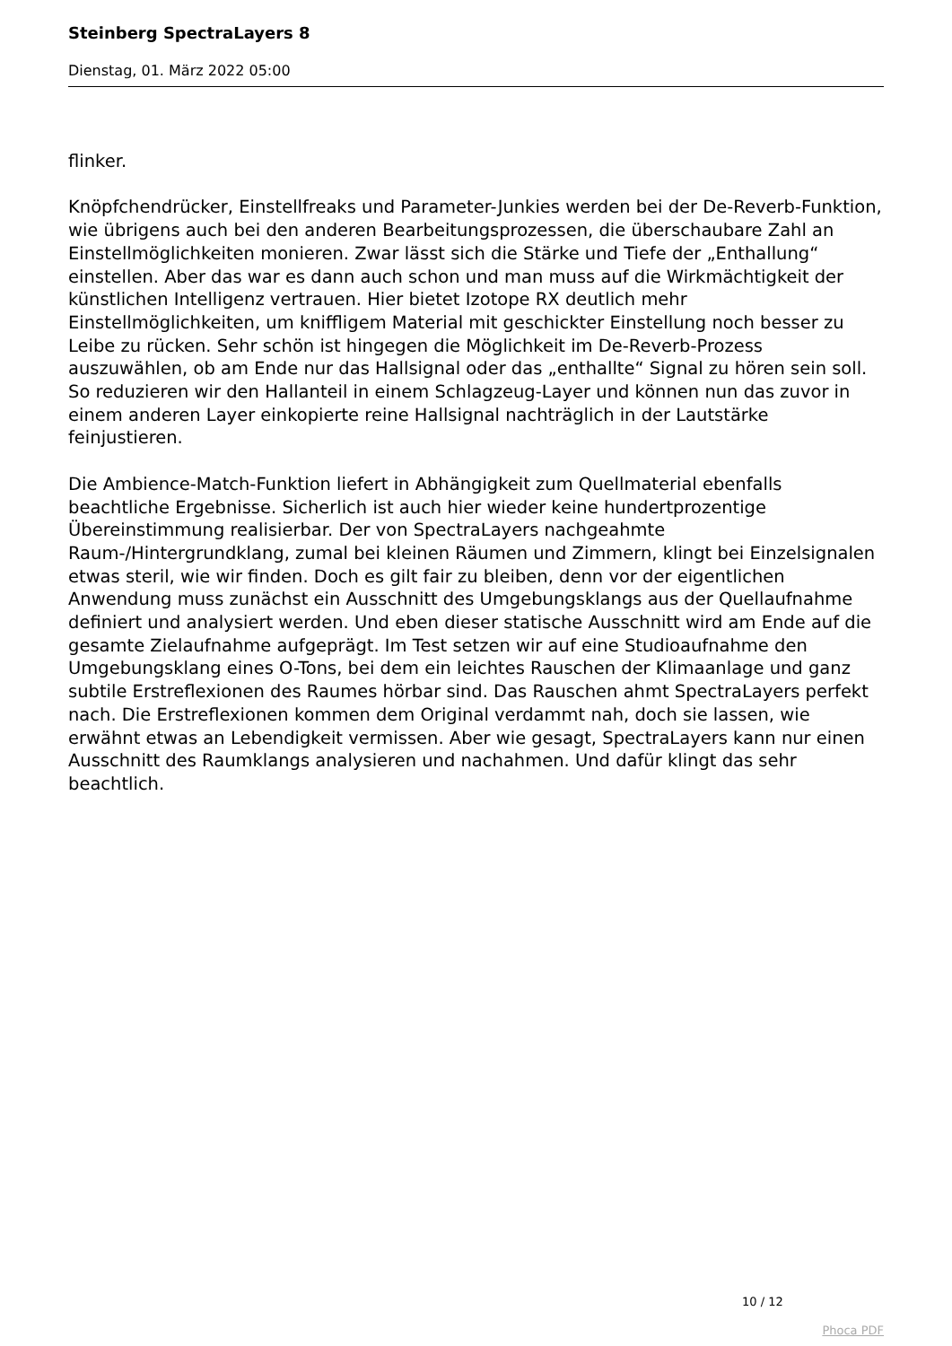Steinberg SpectraLayers 8
Dienstag, 01. März 2022 05:00
flinker.
Knöpfchendrücker, Einstellfreaks und Parameter-Junkies werden bei der De-Reverb-Funktion, wie übrigens auch bei den anderen Bearbeitungsprozessen, die überschaubare Zahl an Einstellmöglichkeiten monieren. Zwar lässt sich die Stärke und Tiefe der „Enthallung“ einstellen. Aber das war es dann auch schon und man muss auf die Wirkmächtigkeit der künstlichen Intelligenz vertrauen. Hier bietet Izotope RX deutlich mehr Einstellmöglichkeiten, um kniffligem Material mit geschickter Einstellung noch besser zu Leibe zu rücken. Sehr schön ist hingegen die Möglichkeit im De-Reverb-Prozess auszuwählen, ob am Ende nur das Hallsignal oder das „enthallte“ Signal zu hören sein soll. So reduzieren wir den Hallanteil in einem Schlagzeug-Layer und können nun das zuvor in einem anderen Layer einkopierte reine Hallsignal nachträglich in der Lautstärke feinjustieren.
Die Ambience-Match-Funktion liefert in Abhängigkeit zum Quellmaterial ebenfalls beachtliche Ergebnisse. Sicherlich ist auch hier wieder keine hundertprozentige Übereinstimmung realisierbar. Der von SpectraLayers nachgeahmte Raum-/Hintergrundklang, zumal bei kleinen Räumen und Zimmern, klingt bei Einzelsignalen etwas steril, wie wir finden. Doch es gilt fair zu bleiben, denn vor der eigentlichen Anwendung muss zunächst ein Ausschnitt des Umgebungsklangs aus der Quellaufnahme definiert und analysiert werden. Und eben dieser statische Ausschnitt wird am Ende auf die gesamte Zielaufnahme aufgeprägt. Im Test setzen wir auf eine Studioaufnahme den Umgebungsklang eines O-Tons, bei dem ein leichtes Rauschen der Klimaanlage und ganz subtile Erstreflexionen des Raumes hörbar sind. Das Rauschen ahmt SpectraLayers perfekt nach. Die Erstreflexionen kommen dem Original verdammt nah, doch sie lassen, wie erwähnt etwas an Lebendigkeit vermissen. Aber wie gesagt, SpectraLayers kann nur einen Ausschnitt des Raumklangs analysieren und nachahmen. Und dafür klingt das sehr beachtlich.
10 / 12
Phoca PDF